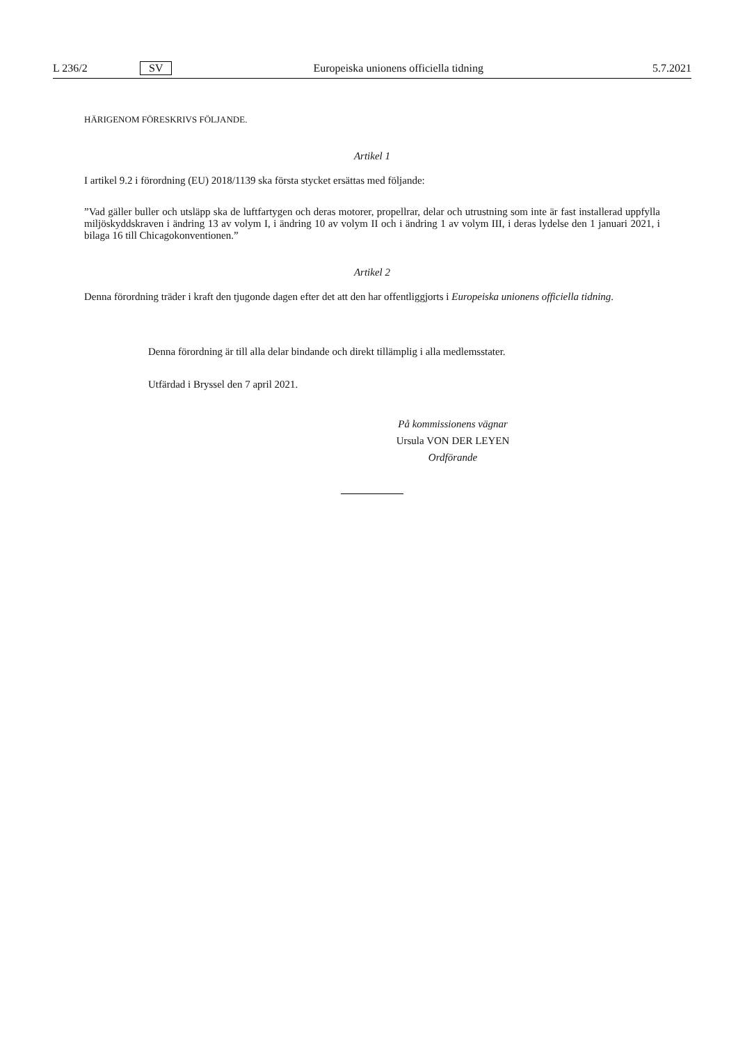L 236/2 SV Europeiska unionens officiella tidning 5.7.2021
HÄRIGENOM FÖRESKRIVS FÖLJANDE.
Artikel 1
I artikel 9.2 i förordning (EU) 2018/1139 ska första stycket ersättas med följande:
”Vad gäller buller och utsläpp ska de luftfartygen och deras motorer, propellrar, delar och utrustning som inte är fast installerad uppfylla miljöskyddskraven i ändring 13 av volym I, i ändring 10 av volym II och i ändring 1 av volym III, i deras lydelse den 1 januari 2021, i bilaga 16 till Chicagokonventionen.”
Artikel 2
Denna förordning träder i kraft den tjugonde dagen efter det att den har offentliggjorts i Europeiska unionens officiella tidning.
Denna förordning är till alla delar bindande och direkt tillämplig i alla medlemsstater.
Utfärdad i Bryssel den 7 april 2021.
På kommissionens vägnar
Ursula VON DER LEYEN
Ordförande